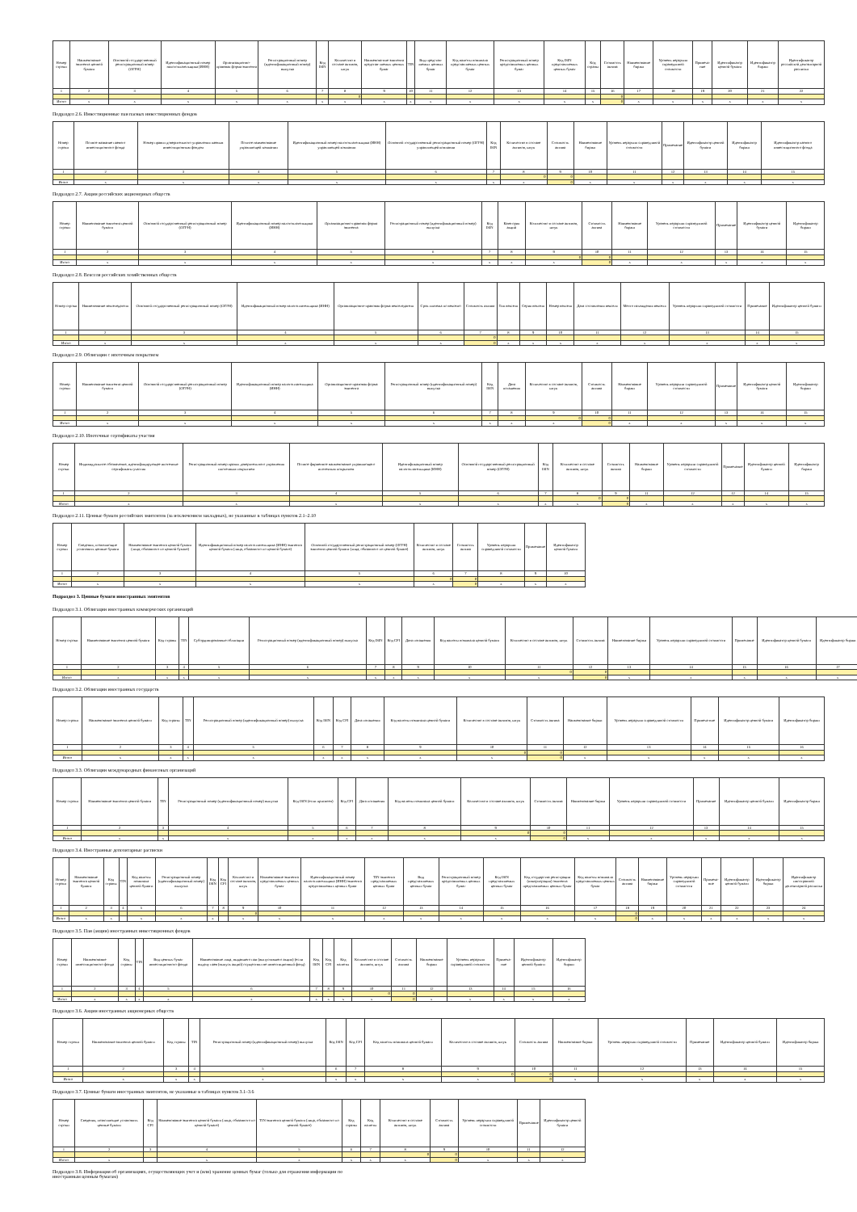| Номер строки | Наименование эмитента ценной бумаги | Основной государственный регистрационный номер (ОГРН) | Идентификационный номер налогоплательщика (ИНН) | Организационно-правовая форма эмитента | Регистрационный номер (идентификационный номер) выпуска | Код ISIN | Количество в составе активов, штук | Наименова-ние эмитента представ-ляемых ценных бумаг | TIN | Вид представ-ляемых ценных бумаг | Код валюты номинала представляемых ценных бумаг | Регистрационный номер представляемых ценных бумаг | Код ISIN представляемых ценных бумаг | Код страны | Стоимость актива | Наименование биржи | Уровень иерархии справедливой стоимости | Примеча-ние | Идентификатор ценной бумаги | Идентификатор биржи | Идентификатор российской депозитарной расписки |
| --- | --- | --- | --- | --- | --- | --- | --- | --- | --- | --- | --- | --- | --- | --- | --- | --- | --- | --- | --- | --- | --- |
| 1 | 2 | 3 | 4 | 5 | 6 | 7 | 8 | 9 | 10 | 11 | 12 | 13 | 14 | 15 | 16 | 17 | 18 | 19 | 20 | 21 | 22 |
| | | | | | | | 0 | | | | | | | | 0 | | | | | | |
| Итого | x | x | x | x | x | x | x | x | x | x | x | x | x | x | 0 | x | x | x | x | x | x |
Подраздел 2.6. Инвестиционные паи паевых инвестиционных фондов
| Номер строки | Полное название паевого инвестиционного фонда | Номер правил доверительного управления паевым инвестиционным фондом | Полное наименование управляющей компании | Идентификационный номер налогоплательщика (ИНН) управляющей компании | Основной государственный регистрационный номер (ОГРН) управляющей компании | Код ISIN | Количество в составе активов, штук | Стоимость актива | Наименование биржи | Уровень иерархии справедливой стоимости | Примечание | Идентификатор ценной бумаги | Идентификатор биржи | Идентификатор паевого инвестиционного фонда |
| --- | --- | --- | --- | --- | --- | --- | --- | --- | --- | --- | --- | --- | --- | --- |
| 1 | 2 | 3 | 4 | 5 | 6 | 7 | 8 | 9 | 10 | 11 | 12 | 13 | 14 | 15 |
| | | | | | | | 0 | 0 | | | | | | |
| Итого | x | x | x | x | x | x | x | 0 | x | x | x | x | x | x |
Подраздел 2.7. Акции российских акционерных обществ
| Номер строки | Наименование эмитента ценной бумаги | Основной государственный регистрационный номер (ОГРН) | Идентификационный номер налогоплательщика (ИНН) | Организационно-правовая форма эмитента | Регистрационный номер (идентификационный номер) выпуска | Код ISIN | Категория акций | Количество в составе активов, штук | Стоимость актива | Наименование биржи | Уровень иерархии справедливой стоимости | Примечание | Идентификатор ценной бумаги | Идентификатор биржи |
| --- | --- | --- | --- | --- | --- | --- | --- | --- | --- | --- | --- | --- | --- | --- |
| 1 | 2 | 3 | 4 | 5 | 6 | 7 | 8 | 9 | 10 | 11 | 12 | 13 | 14 | 15 |
| | | | | | | | | 0 | 0 | | | | | |
| Итого | x | x | x | x | x | x | x | x | 0 | x | x | x | x | x |
Подраздел 2.8. Векселя российских хозяйственных обществ
| Номер строки | Наименование векселедателя | Основной государственный регистрационный номер (ОГРН) | Идентификационный номер налогоплательщика (ИНН) | Организационно-правовая форма векселедателя | Срок платежа по векселю | Стоимость актива | Тип векселя | Серия векселя | Номер векселя | Дата составления векселя | Место нахождения векселя | Уровень иерархии справедливой стоимости | Примечание | Идентификатор ценной бумаги |
| --- | --- | --- | --- | --- | --- | --- | --- | --- | --- | --- | --- | --- | --- | --- |
| 1 | 2 | 3 | 4 | 5 | 6 | 7 | 8 | 9 | 10 | 11 | 12 | 13 | 14 | 15 |
| | | | | | | 0 | | | | | | | | |
| Итого | x | x | x | x | x | 0 | x | x | x | x | x | x | x | x |
Подраздел 2.9. Облигации с ипотечным покрытием
| Номер строки | Наименование эмитента ценной бумаги | Основной государственный регистрационный номер (ОГРН) | Идентификационный номер налогоплательщика (ИНН) | Организационно-правовая форма эмитента | Регистрационный номер (идентификационный номер) выпуска | Код ISIN | Дата погашения | Количество в составе активов, штук | Стоимость актива | Наименование биржи | Уровень иерархии справедливой стоимости | Примечание | Идентификатор ценной бумаги | Идентификатор биржи |
| --- | --- | --- | --- | --- | --- | --- | --- | --- | --- | --- | --- | --- | --- | --- |
| 1 | 2 | 3 | 4 | 5 | 6 | 7 | 8 | 9 | 10 | 11 | 12 | 13 | 14 | 15 |
| | | | | | | | | 0 | 0 | | | | | |
| Итого | x | x | x | x | x | x | x | x | 0 | x | x | x | x | x |
Подраздел 2.10. Ипотечные сертификаты участия
| Номер строки | Индивидуальное обозначение, идентифицирующее ипотечные сертификаты участия | Регистрационный номер правил доверительного управления ипотечным покрытием | Полное фирменное наименование управляющего ипотечным покрытием | Идентификационный номер налогоплательщика (ИНН) | Основной государственный регистрационный номер (ОГРН) | Код ISIN | Количество в составе активов, штук | Стоимость актива | Наименование биржи | Уровень иерархии справедливой стоимости | Примечание | Идентификатор ценной бумаги | Идентификатор биржи |
| --- | --- | --- | --- | --- | --- | --- | --- | --- | --- | --- | --- | --- | --- |
| 1 | 2 | 3 | 4 | 5 | 6 | 7 | 8 | 9 | 11 | 12 | 12 | 14 | 15 |
| | | | | | | | 0 | 0 | | | | | |
| Итого | x | x | x | x | x | x | x | 0 | x | x | x | x | x |
Подраздел 2.11. Ценные бумаги российских эмитентов (за исключением закладных), не указанные в таблицах пунктов 2.1–2.10
| Номер строки | Сведения, позволяющие установить ценные бумаги | Наименование эмитента ценной бумаги (лица, обязанного по ценной бумаге) | Идентификационный номер налогоплательщика (ИНН) эмитента ценной бумаги (лица, обязанного по ценной бумаге) | Основной государственный регистрационный номер (ОГРН) эмитента ценной бумаги (лица, обязанного по ценной бумаге) | Количество в составе активов, штук | Стоимость актива | Уровень иерархии справедливой стоимости | Примечание | Идентификатор ценной бумаги |
| --- | --- | --- | --- | --- | --- | --- | --- | --- | --- |
| 1 | 2 | 3 | 4 | 5 | 6 | 7 | 8 | 9 | 10 |
| | | | | | 0 | 0 | | | |
| Итого | x | x | x | x | x | 0 | x | x | x |
Подраздел 3. Ценные бумаги иностранных эмитентов
Подраздел 3.1. Облигации иностранных коммерческих организаций
| Номер строки | Наименование эмитента ценной бумаги | Код страны | TIN | Субординированные облигации | Регистрационный номер (идентификационный номер) выпуска | Код ISIN | Код CFI | Дата погашения | Код валюты номинала ценной бумаги | Количество в составе активов, штук | Стоимость актива | Наименование биржи | Уровень иерархии справедливой стоимости | Примечание | Идентификатор ценной бумаги | Идентификатор биржи |
| --- | --- | --- | --- | --- | --- | --- | --- | --- | --- | --- | --- | --- | --- | --- | --- | --- |
| 1 | 2 | 3 | 4 | 5 | 6 | 7 | 8 | 9 | 10 | 11 | 12 | 13 | 14 | 15 | 16 | 17 |
| | | | | | | | | | | 0 | 0 | | | | | |
| Итого | x | x | x | x | x | x | x | x | x | x | 0 | x | x | x | x | x |
Подраздел 3.2. Облигации иностранных государств
| Номер строки | Наименование эмитента ценной бумаги | Код страны | TIN | Регистрационный номер (идентификационный номер) выпуска | Код ISIN | Код CFI | Дата погашения | Код валюты номинала ценной бумаги | Количество в составе активов, штук | Стоимость актива | Наименование биржи | Уровень иерархии справедливой стоимости | Примеча-ние | Идентификатор ценной бумаги | Идентификатор биржи |
| --- | --- | --- | --- | --- | --- | --- | --- | --- | --- | --- | --- | --- | --- | --- | --- |
| 1 | 2 | 3 | 4 | 5 | 6 | 7 | 8 | 9 | 10 | 11 | 12 | 13 | 14 | 15 | 16 |
| | | | | | | | | | 0 | 0 | | | | | |
| Итого | x | x | x | x | x | x | x | x | x | 0 | x | x | x | x | x |
Подраздел 3.3. Облигации международных финансовых организаций
| Номер строки | Наименование эмитента ценной бумаги | TIN | Регистрационный номер (идентификационный номер) выпуска | Код ISIN (если присвоен) | Код CFI | Дата погашения | Код валюты номинала ценной бумаги | Количество в составе активов, штук | Стоимость актива | Наименование биржи | Уровень иерархии справедливой стоимости | Примечание | Идентификатор ценной бумаги | Идентификатор биржи |
| --- | --- | --- | --- | --- | --- | --- | --- | --- | --- | --- | --- | --- | --- | --- |
| 1 | 2 | 3 | 4 | 5 | 6 | 7 | 8 | 9 | 10 | 11 | 12 | 13 | 14 | 15 |
| | | | | | | | | 0 | 0 | | | | | |
| Итого | x | x | x | x | x | x | x | x | 0 | x | x | x | x | x |
Подраздел 3.4. Иностранные депозитарные расписки
| Номер строки | Наименование эмитента ценной бумаги | Код страны | TIN | Код валюты номинала ценной бумаги | Регистрационный номер (идентификационный номер) выпуска | Код ISIN | Код CFI | Количество в составе активов, штук | Наименование эмитента представляемых ценных бумаг | Идентификационный номер налогоплательщика (ИНН) эмитента представляемых ценных бумаг | TIN эмитента представляемых ценных бумаг | Вид представляемых ценных бумаг | Регистрационный номер представляемых ценных бумаг | Код ISIN представляемых ценных бумаг | Код государства регистрации (инкорпорации) эмитента представляемых ценных бумаг | Код валюты номинала представляемых ценных бумаг | Стоимость актива | Наименование биржи | Уровень иерархии справедливой стоимости | Примеча-ние | Идентификатор ценной бумаги | Идентификатор биржи | Идентификатор иностранной депозитарной расписки |
| --- | --- | --- | --- | --- | --- | --- | --- | --- | --- | --- | --- | --- | --- | --- | --- | --- | --- | --- | --- | --- | --- | --- | --- |
| 1 | 2 | 3 | 4 | 5 | 6 | 7 | 8 | 9 | 10 | 11 | 12 | 13 | 14 | 15 | 16 | 17 | 18 | 19 | 20 | 21 | 22 | 23 | 24 |
| | | | | | | | | 0 | | | | | | | | | 0 | | | | | | |
| Итого | x | x | | x | x | x | | x | x | x | x | x | x | x | x | x | 0 | x | x | x | x | x | x |
Подраздел 3.5. Паи (акции) иностранных инвестиционных фондов
| Номер строки | Наименование инвестиционного фонда | Код страны | TIN | Вид ценных бумаг инвестиционного фонда | Наименование лица, выдавшего паи (выпустившего акции) (если выдачу паев (выпуск акций) осуществил не инвестиционный фонд) | Код ISIN | Код CFI | Код валюты | Количество в составе активов, штук | Стоимость актива | Наименование биржи | Уровень иерархии справедливой стоимости | Примеча-ние | Идентификатор ценной бумаги | Идентификатор биржи |
| --- | --- | --- | --- | --- | --- | --- | --- | --- | --- | --- | --- | --- | --- | --- | --- |
| 1 | 2 | 3 | 4 | 5 | 6 | 7 | 8 | 9 | 10 | 11 | 12 | 13 | 14 | 15 | 16 |
| | | | | | | | | | 0 | 0 | | | | | |
| Итого | x | x | x | x | x | x | x | x | x | 0 | x | x | x | x | x |
Подраздел 3.6. Акции иностранных акционерных обществ
| Номер строки | Наименование эмитента ценной бумаги | Код страны | TIN | Регистрационный номер (идентификационный номер) выпуска | Код ISIN | Код CFI | Код валюты номинала ценной бумаги | Количество в составе активов, штук | Стоимость актива | Наименование биржи | Уровень иерархии справедливой стоимости | Примечание | Идентификатор ценной бумаги | Идентификатор биржи |
| --- | --- | --- | --- | --- | --- | --- | --- | --- | --- | --- | --- | --- | --- | --- |
| 1 | 2 | 3 | 4 | 5 | 6 | 7 | 8 | 9 | 10 | 11 | 12 | 13 | 14 | 15 |
| | | | | | | | | 0 | 0 | | | | | |
| Итого | x | x | x | x | x | x | x | x | 0 | x | x | x | x | x |
Подраздел 3.7. Ценные бумаги иностранных эмитентов, не указанные в таблицах пунктов 3.1–3.6
| Номер строки | Сведения, позволяющие установить ценные бумаги | Код CFI | Наименование эмитента ценной бумаги (лица, обязанного по ценной бумаге) | TIN эмитента ценной бумаги (лица, обязанного по ценной бумаге) | Код страны | Код валюты | Количество в составе активов, штук | Стоимость актива | Уровень иерархии справедливой стоимости | Примечание | Идентификатор ценной бумаги |
| --- | --- | --- | --- | --- | --- | --- | --- | --- | --- | --- | --- |
| 1 | 2 | 3 | 4 | 5 | 6 | 7 | 8 | 9 | 10 | 11 | 12 |
| | | | | | | | 0 | 0 | | | |
| Итого | x | | x | x | x | x | x | 0 | x | x | x |
Подраздел 3.8. Информация об организациях, осуществляющих учет и (или) хранение ценных бумаг (только для отражения информации по
иностранным ценным бумагам)